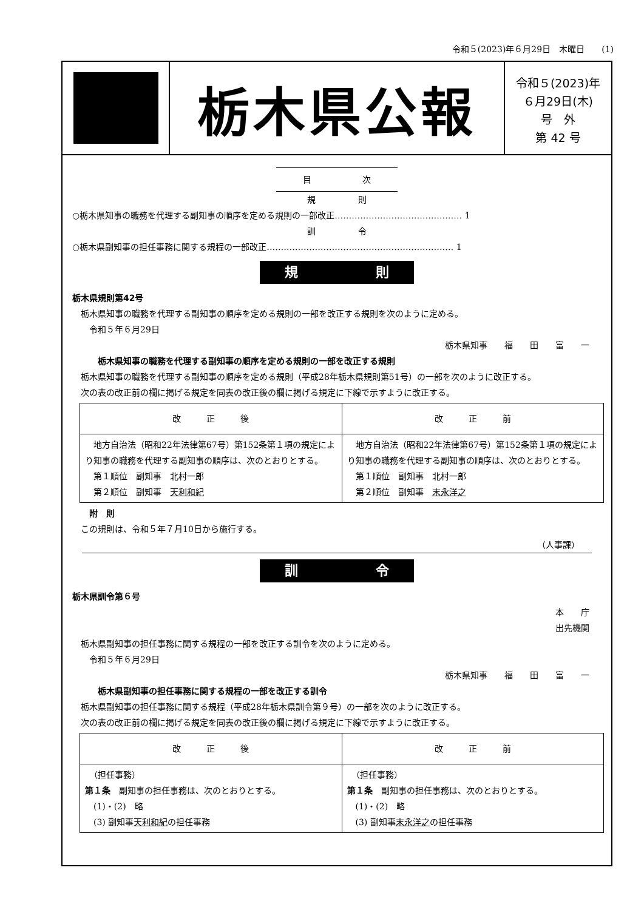令和５(2023)年６月29日　木曜日　　(1)
栃木県公報
令和５(2023)年
６月29日(木)
号　外
第 42 号
目　　　　　　次
規　　　　　則
○栃木県知事の職務を代理する副知事の順序を定める規則の一部改正……………………………………… 1
訓　　　　　令
○栃木県副知事の担任事務に関する規程の一部改正………………………………………………………… 1
規 則
栃木県規則第42号
　栃木県知事の職務を代理する副知事の順序を定める規則の一部を改正する規則を次のように定める。
　　令和５年６月29日
栃木県知事　　福　　田　　富　　一
　　　栃木県知事の職務を代理する副知事の順序を定める規則の一部を改正する規則
　栃木県知事の職務を代理する副知事の順序を定める規則（平成28年栃木県規則第51号）の一部を次のように改正する。
　次の表の改正前の欄に掲げる規定を同表の改正後の欄に掲げる規定に下線で示すように改正する。
| 改 正 後 | 改 正 前 |
| --- | --- |
| 地方自治法（昭和22年法律第67号）第152条第１項の規定により知事の職務を代理する副知事の順序は、次のとおりとする。 第１順位 副知事 北村一郎 第２順位 副知事 天利和紀 | 地方自治法（昭和22年法律第67号）第152条第１項の規定により知事の職務を代理する副知事の順序は、次のとおりとする。 第１順位 副知事 北村一郎 第２順位 副知事 末永洋之 |
　　附　則
　この規則は、令和５年７月10日から施行する。
（人事課）
訓 令
栃木県訓令第６号
本　　庁
出先機関
　栃木県副知事の担任事務に関する規程の一部を改正する訓令を次のように定める。
　　令和５年６月29日
栃木県知事　　福　　田　　富　　一
　　　栃木県副知事の担任事務に関する規程の一部を改正する訓令
　栃木県副知事の担任事務に関する規程（平成28年栃木県訓令第９号）の一部を次のように改正する。
　次の表の改正前の欄に掲げる規定を同表の改正後の欄に掲げる規定に下線で示すように改正する。
| 改 正 後 | 改 正 前 |
| --- | --- |
| （担任事務） 第１条 副知事の担任事務は、次のとおりとする。 (1)・(2) 略 (3) 副知事 天利和紀 の担任事務 | （担任事務） 第１条 副知事の担任事務は、次のとおりとする。 (1)・(2) 略 (3) 副知事 末永洋之 の担任事務 |